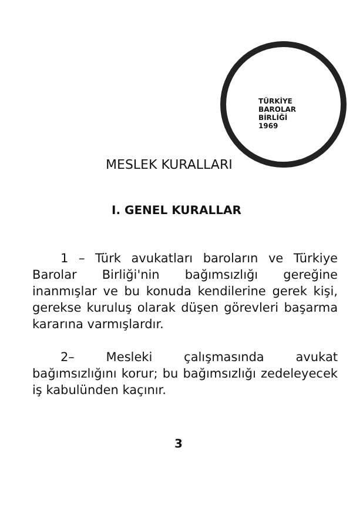TÜRKİYE
BAROLAR
BİRLİĞİ
1969
MESLEK KURALLARI
I. GENEL KURALLAR
1 – Türk avukatları baroların ve Türkiye Barolar Birliği'nin bağımsızlığı gereğine inanmışlar ve bu konuda kendilerine gerek kişi, gerekse kuruluş olarak düşen görevleri başarma kararına varmışlardır.
2– Mesleki çalışmasında avukat bağımsızlığını korur; bu bağımsızlığı zedeleyecek iş kabulünden kaçınır.
3